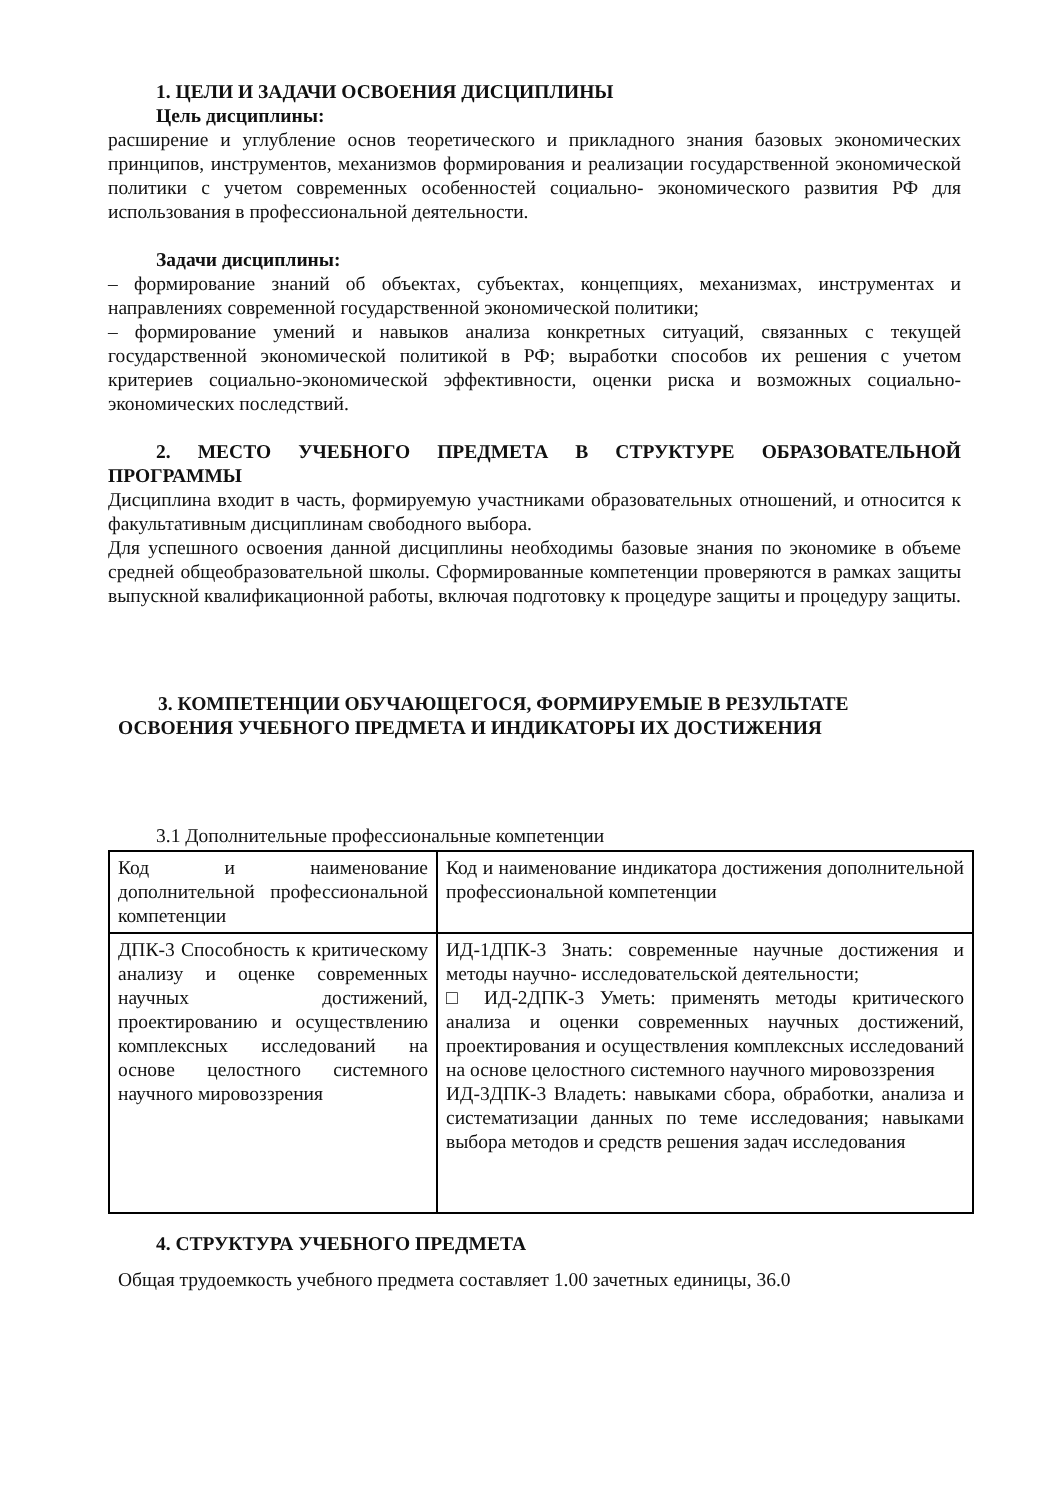1. ЦЕЛИ И ЗАДАЧИ ОСВОЕНИЯ ДИСЦИПЛИНЫ
Цель дисциплины:
расширение и углубление основ теоретического и прикладного знания базовых экономических принципов, инструментов, механизмов формирования и реализации государственной экономической политики с учетом современных особенностей социально- экономического развития РФ для использования в профессиональной деятельности.
Задачи дисциплины:
– формирование знаний об объектах, субъектах, концепциях, механизмах, инструментах и направлениях современной государственной экономической политики;
– формирование умений и навыков анализа конкретных ситуаций, связанных с текущей государственной экономической политикой в РФ; выработки способов их решения с учетом критериев социально-экономической эффективности, оценки риска и возможных социально-экономических последствий.
2. МЕСТО УЧЕБНОГО ПРЕДМЕТА В СТРУКТУРЕ ОБРАЗОВАТЕЛЬНОЙ ПРОГРАММЫ
Дисциплина входит в часть, формируемую участниками образовательных отношений, и относится к факультативным дисциплинам свободного выбора.
Для успешного освоения данной дисциплины необходимы базовые знания по экономике в объеме средней общеобразовательной школы. Сформированные компетенции проверяются в рамках защиты выпускной квалификационной работы, включая подготовку к процедуре защиты и процедуру защиты.
3. КОМПЕТЕНЦИИ ОБУЧАЮЩЕГОСЯ, ФОРМИРУЕМЫЕ В РЕЗУЛЬТАТЕ ОСВОЕНИЯ УЧЕБНОГО ПРЕДМЕТА И ИНДИКАТОРЫ ИХ ДОСТИЖЕНИЯ
3.1 Дополнительные профессиональные компетенции
| Код и наименование дополнительной профессиональной компетенции | Код и наименование индикатора достижения дополнительной профессиональной компетенции |
| ДПК-3 Способность к критическому анализу и оценке современных научных достижений, проектированию и осуществлению комплексных исследований на основе целостного системного научного мировоззрения | ИД-1ДПК-3 Знать: современные научные достижения и методы научно- исследовательской деятельности; □ ИД-2ДПК-3 Уметь: применять методы критического анализа и оценки современных научных достижений, проектирования и осуществления комплексных исследований на основе целостного системного научного мировоззрения ИД-3ДПК-3 Владеть: навыками сбора, обработки, анализа и систематизации данных по теме исследования; навыками выбора методов и средств решения задач исследования |
4. СТРУКТУРА УЧЕБНОГО ПРЕДМЕТА
Общая трудоемкость учебного предмета составляет 1.00 зачетных единицы, 36.0